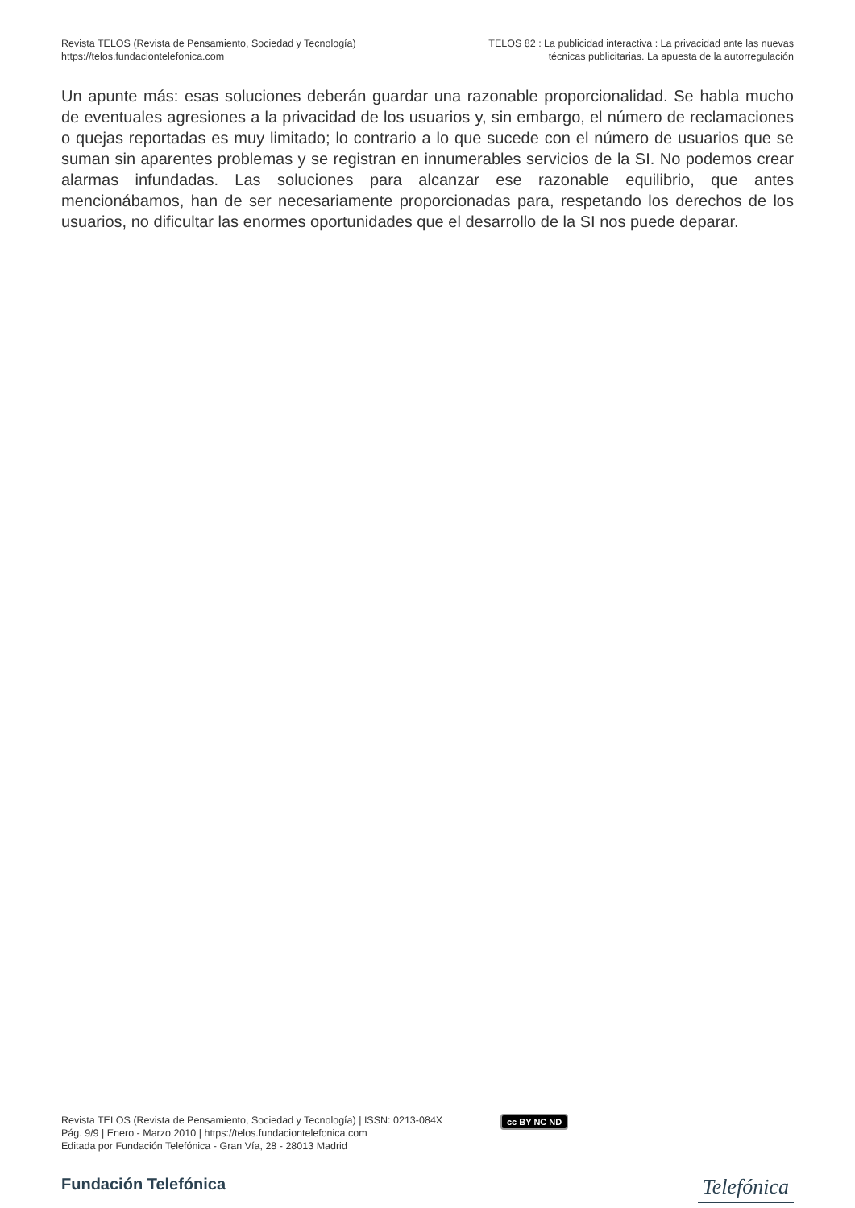Revista TELOS (Revista de Pensamiento, Sociedad y Tecnología)
https://telos.fundaciontelefonica.com
TELOS 82 : La publicidad interactiva : La privacidad ante las nuevas
técnicas publicitarias. La apuesta de la autorregulación
Un apunte más: esas soluciones deberán guardar una razonable proporcionalidad. Se habla mucho de eventuales agresiones a la privacidad de los usuarios y, sin embargo, el número de reclamaciones o quejas reportadas es muy limitado; lo contrario a lo que sucede con el número de usuarios que se suman sin aparentes problemas y se registran en innumerables servicios de la SI. No podemos crear alarmas infundadas. Las soluciones para alcanzar ese razonable equilibrio, que antes mencionábamos, han de ser necesariamente proporcionadas para, respetando los derechos de los usuarios, no dificultar las enormes oportunidades que el desarrollo de la SI nos puede deparar.
Revista TELOS (Revista de Pensamiento, Sociedad y Tecnología) | ISSN: 0213-084X
Pág. 9/9 | Enero - Marzo 2010 | https://telos.fundaciontelefonica.com
Editada por Fundación Telefónica - Gran Vía, 28 - 28013 Madrid
cc BY NC ND
Fundación Telefónica
Telefónica